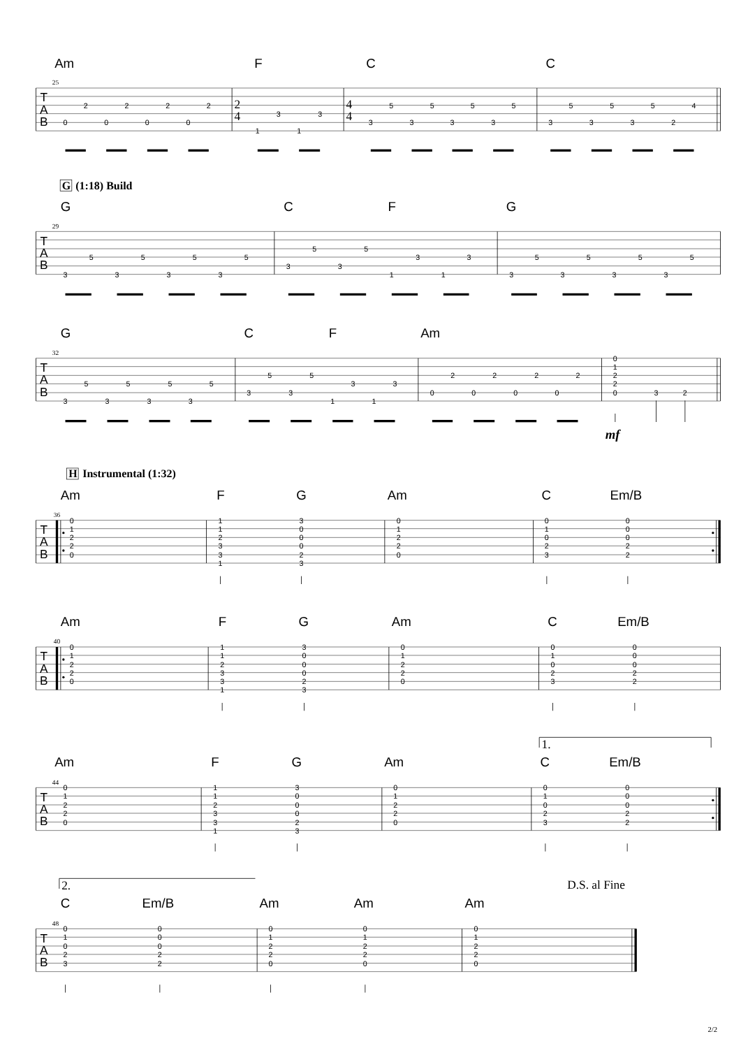Am
F
C
C
25
T
A
B
2
4
4
4
0
2
0
2
0
2
0
2
1
3
1
3
3
5
3
5
3
5
3
5
3
5
3
5
3
5
2
4
G
(1:18) Build
G
C
F
G
29
T
A
B
3
5
3
5
3
5
3
5
3
5
3
5
1
3
1
3
3
5
3
5
3
5
3
5
G
C
F
Am
32
T
A
B
3
5
3
5
3
5
3
5
3
5
3
5
1
3
1
3
0
2
0
2
0
2
0
2
0
1
2
2
0
3
2
mf
H
Instrumental (1:32)
Am
F
G
Am
C
Em/B
36
T
A
B
0
1
2
2
0
1
1
2
3
3
1
3
0
0
0
2
3
0
1
2
2
0
0
1
0
2
3
0
0
0
2
2
Am
F
G
Am
C
Em/B
40
T
A
B
0
1
2
2
0
1
1
2
3
3
1
3
0
0
0
2
3
0
1
2
2
0
0
1
0
2
3
0
0
0
2
2
1.
Am
F
G
Am
C
Em/B
44
T
A
B
0
1
2
2
0
1
1
2
3
3
1
3
0
0
0
2
3
0
1
2
2
0
0
1
0
2
3
0
0
0
2
2
2.
D.S. al Fine
C
Em/B
Am
Am
Am
48
T
A
B
0
1
0
2
3
0
0
0
2
2
0
1
2
2
0
0
1
2
2
0
0
1
2
2
0
2/2